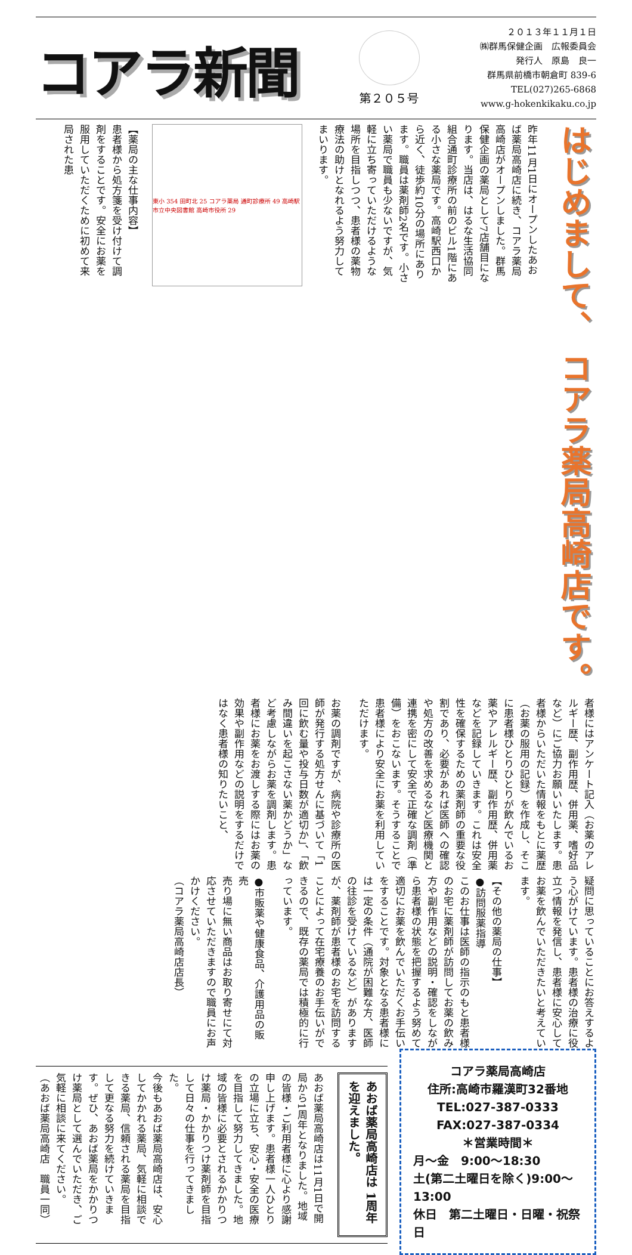コアラ新聞
第２０５号
２０１３年１１月１日
㈱群馬保健企画　広報委員会
発行人　原島　良一
群馬県前橋市朝倉町 839-6
TEL(027)265-6868
www.g-hokenkikaku.co.jp
はじめまして、 コアラ薬局高崎店です。
昨年11月1日にオープンしたあおば薬局高崎店に続き、コアラ薬局高崎店がオープンしました。群馬保健企画の薬局として7店舗目になります。当店は、はるな生活協同組合通町診療所の前のビル1階にある小さな薬局です。高崎駅西口から近く、徒歩約10分の場所にあります。職員は薬剤師2名です。小さい薬局で職員も少ないですが、気軽に立ち寄っていただけるような場所を目指しつつ、患者様の薬物療法の助けとなれるよう努力してまいります。
東小 354 田町北 25 コアラ薬局 通町診療所 49 高崎駅 市立中央図書館 高崎市役所 29
【薬局の主な仕事内容】
患者様から処方箋を受け付けて調剤をすることです。安全にお薬を服用していただくために初めて来局された患
者様にはアンケート記入（お薬のアレルギー歴、副作用歴、併用薬、嗜好品など）にご協力お願いいたします。患者様からいただいた情報をもとに薬歴（お薬の服用の記録）を作成し、そこに患者様ひとりひとりが飲んでいるお薬やアレルギー歴、副作用歴、併用薬などを記録していきます。これは安全性を確保するための薬剤師の重要な役割であり、必要があれば医師への確認や処方の改善を求めるなど医療機関と連携を密にして安全で正確な調剤（準備）をおこないます。そうすることで患者様により安全にお薬を利用していただけます。
お薬の調剤ですが、病院や診療所の医師が発行する処方せんに基づいて「1回に飲む量や投与日数が適切か」、「飲み間違いを起こさない薬かどうか」など考慮しながらお薬を調剤します。患者様にお薬をお渡しする際にはお薬の効果や副作用などの説明をするだけではなく患者様の知りたいこと、
疑問に思っていることにお答えするよう心がけています。患者様の治療に役立つ情報を発信し、患者様に安心してお薬を飲んでいただきたいと考えています。
【その他の薬局の仕事】
●訪問服薬指導
このお仕事は医師の指示のもと患者様のお宅に薬剤師が訪問してお薬の飲み方や副作用などの説明・確認をしながら患者様の状態を把握するよう努めて適切にお薬を飲んでいただくお手伝いをすることです。対象となる患者様には一定の条件（通院が困難な方、医師の往診を受けているなど）がありますが、薬剤師が患者様のお宅を訪問することによって在宅療養のお手伝いができるので、既存の薬局では積極的に行っています。
●市販薬や健康食品、介護用品の販売
売り場に無い商品はお取り寄せにて対応させていただきますので職員にお声かけください。
（コアラ薬局高崎店店長）
コアラ薬局高崎店
住所:高崎市羅漢町32番地
TEL:027-387-0333
FAX:027-387-0334
＊営業時間＊
月～金　9:00～18:30
土(第二土曜日を除く)9:00～13:00
休日　第二土曜日・日曜・祝祭日
あおば薬局高崎店は 1周年を迎えました。
あおば薬局高崎店は11月1日で開局から1周年となりました。地域の皆様・ご利用者様に心より感謝申し上げます。患者様一人ひとりの立場に立ち、安心・安全の医療を目指して努力してきました。地域の皆様に必要とされるかかりつけ薬局・かかりつけ薬剤師を目指して日々の仕事を行ってきました。
今後もあおば薬局高崎店は、安心してかかれる薬局、気軽に相談できる薬局、信頼される薬局を目指して更なる努力を続けていきます。ぜひ、あおば薬局をかかりつけ薬局として選んでいただき、ご気軽に相談に来てください。
（あおば薬局高崎店　職員一同）